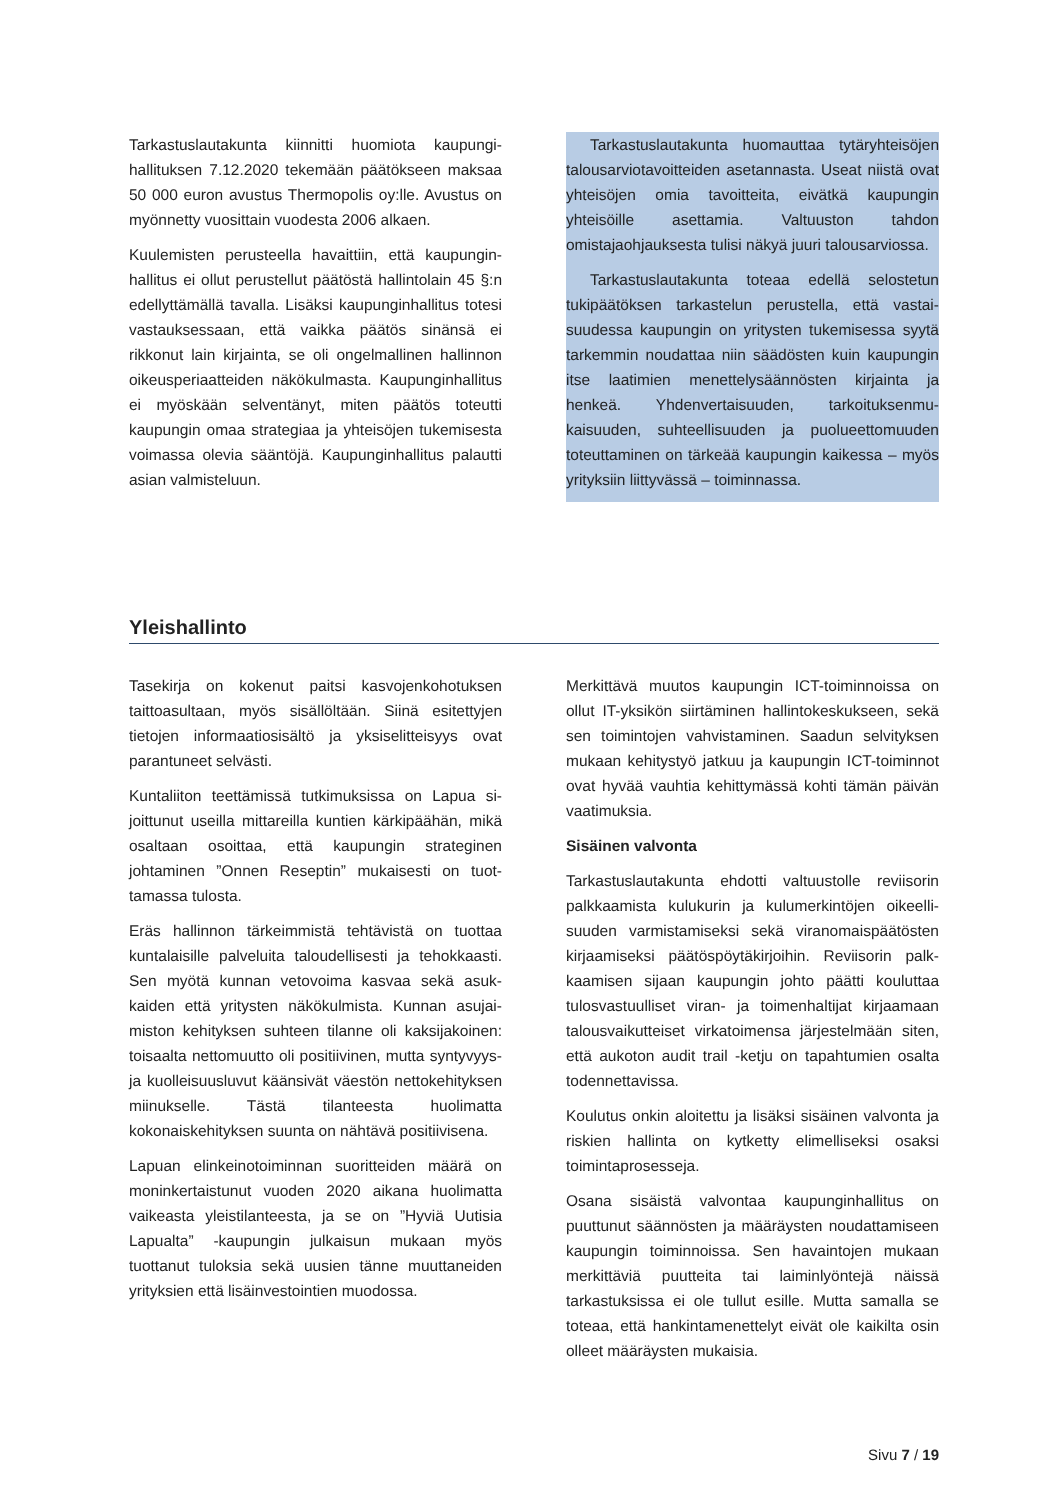Tarkastuslautakunta kiinnitti huomiota kaupungi­hallituksen 7.12.2020 tekemään päätökseen mak­saa 50 000 euron avustus Thermopolis oy:lle. Avus­tus on myönnetty vuosittain vuodesta 2006 alkaen.
Kuulemisten perusteella havaittiin, että kaupungin­hallitus ei ollut perustellut päätöstä hallintolain 45 §:n edellyttämällä tavalla. Lisäksi kaupunginhallitus totesi vastauksessaan, että vaikka päätös sinänsä ei rikkonut lain kirjainta, se oli ongelmallinen hal­linnon oikeusperiaatteiden näkökulmasta. Kaupun­ginhallitus ei myöskään selventänyt, miten päätös toteutti kaupungin omaa strategiaa ja yhteisöjen tukemisesta voimassa olevia sääntöjä. Kaupungin­hallitus palautti asian valmisteluun.
Tarkastuslautakunta huomauttaa tytäryhteisö­jen talousarviotavoitteiden asetannasta. Useat niistä ovat yhteisöjen omia tavoitteita, eivätkä kau­pungin yhteisöille asettamia. Valtuuston tahdon omistajaohjauksesta tulisi näkyä juuri talousarvios­sa.
Tarkastuslautakunta toteaa edellä selostetun tukipäätöksen tarkastelun perustella, että vastai­suudessa kaupungin on yritysten tukemisessa syy­tä tarkemmin noudattaa niin säädösten kuin kau­pungin itse laatimien menettelysäännösten kirjain­ta ja henkeä. Yhdenvertaisuuden, tarkoituksenmu­kaisuuden, suhteellisuuden ja puolueettomuuden toteuttaminen on tärkeää kaupungin kaikessa – myös yrityksiin liittyvässä – toiminnassa.
Yleishallinto
Tasekirja on kokenut paitsi kasvojenkohotuksen taittoasultaan, myös sisällöltään. Siinä esitettyjen tietojen informaatiosisältö ja yksiselitteisyys ovat parantuneet selvästi.
Kuntaliiton teettämissä tutkimuksissa on Lapua si­joittunut useilla mittareilla kuntien kärkipäähän, mikä osaltaan osoittaa, että kaupungin strateginen johtaminen ”Onnen Reseptin” mukaisesti on tuot­tamassa tulosta.
Eräs hallinnon tärkeimmistä tehtävistä on tuottaa kuntalaisille palveluita taloudellisesti ja tehokkaas­ti. Sen myötä kunnan vetovoima kasvaa sekä asuk­kaiden että yritysten näkökulmista. Kunnan asujai­miston kehityksen suhteen tilanne oli kaksijakoi­nen: toisaalta nettomuutto oli positiivinen, mutta syntyvyys- ja kuolleisuusluvut käänsivät väestön nettokehityksen miinukselle. Tästä tilanteesta huo­limatta kokonaiskehityksen suunta on nähtävä po­sitiivisena.
Lapuan elinkeinotoiminnan suoritteiden määrä on moninkertaistunut vuoden 2020 aikana huolimatta vaikeasta yleistilanteesta, ja se on ”Hyviä Uutisia Lapualta” -kaupungin julkaisun mukaan myös tuottanut tuloksia sekä uusien tänne muuttanei­den yrityksien että lisäinvestointien muodossa.
Merkittävä muutos kaupungin ICT-toiminnoissa on ollut IT-yksikön siirtäminen hallintokeskukseen, sekä sen toimintojen vahvistaminen. Saadun selvi­tyksen mukaan kehitystyö jatkuu ja kaupungin ICT-toiminnot ovat hyvää vauhtia kehittymässä kohti tämän päivän vaatimuksia.
Sisäinen valvonta
Tarkastuslautakunta ehdotti valtuustolle reviisorin palkkaamista kulukurin ja kulumerkintöjen oikeelli­suuden varmistamiseksi sekä viranomaispäätösten kirjaamiseksi päätöspöytäkirjoihin. Reviisorin palk­kaamisen sijaan kaupungin johto päätti kouluttaa tulosvastuulliset viran- ja toimenhaltijat kirjaa­maan talousvaikutteiset virkatoimensa järjestel­mään siten, että aukoton audit trail -ketju on ta­pahtumien osalta todennettavissa.
Koulutus onkin aloitettu ja lisäksi sisäinen valvonta ja riskien hallinta on kytketty elimelliseksi osaksi toimintaprosesseja.
Osana sisäistä valvontaa kaupunginhallitus on puuttunut säännösten ja määräysten noudattami­seen kaupungin toiminnoissa. Sen havaintojen mu­kaan merkittäviä puutteita tai laiminlyöntejä näissä tarkastuksissa ei ole tullut esille. Mutta samalla se toteaa, että hankintamenettelyt eivät ole kaikilta osin olleet määräysten mukaisia.
Sivu 7 / 19